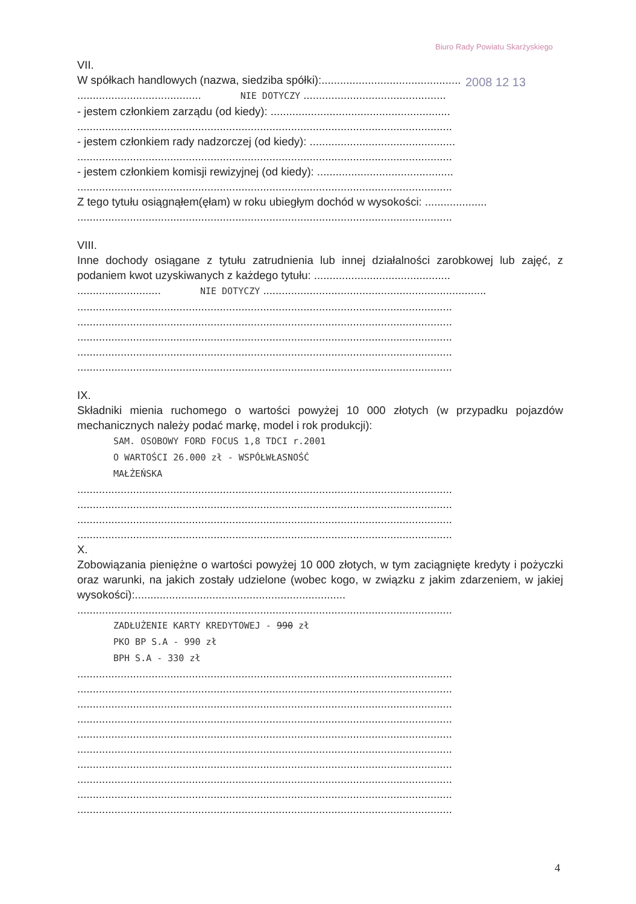Biuro Rady Powiatu Skarżyskiego
2008 12 13
VII.
W spółkach handlowych (nazwa, siedziba spółki):.............................................
........................................ NIE DOTYCZY ..............................................
- jestem członkiem zarządu (od kiedy): ..........................................................
.........................................................................................................................
- jestem członkiem rady nadzorczej (od kiedy): ...............................................
.........................................................................................................................
- jestem członkiem komisji rewizyjnej (od kiedy): ............................................
.........................................................................................................................
Z tego tytułu osiągnąłem(ęłam) w roku ubiegłym dochód w wysokości: ....................
.........................................................................................................................
VIII.
Inne dochody osiągane z tytułu zatrudnienia lub innej działalności zarobkowej lub zajęć, z podaniem kwot uzyskiwanych z każdego tytułu: ............................................
........................... NIE DOTYCZY ........................................................................
.........................................................................................................................
.........................................................................................................................
.........................................................................................................................
.........................................................................................................................
.........................................................................................................................
IX.
Składniki mienia ruchomego o wartości powyżej 10 000 złotych (w przypadku pojazdów mechanicznych należy podać markę, model i rok produkcji):
SAM. OSOBOWY FORD FOCUS 1,8 TDCI r.2001
O WARTOŚCI 26.000 zł - WSPÓŁWŁASNOŚĆ
MAŁŻEŃSKA
.........................................................................................................................
.........................................................................................................................
.........................................................................................................................
.........................................................................................................................
X.
Zobowiązania pieniężne o wartości powyżej 10 000 złotych, w tym zaciągnięte kredyty i pożyczki oraz warunki, na jakich zostały udzielone (wobec kogo, w związku z jakim zdarzeniem, w jakiej wysokości):....................................................................
.........................................................................................................................
ZADŁUŻENIE KARTY KREDYTOWEJ - 990 zł
PKO BP S.A - 990 zł
BPH S.A - 330 zł
.........................................................................................................................
.........................................................................................................................
.........................................................................................................................
.........................................................................................................................
.........................................................................................................................
.........................................................................................................................
.........................................................................................................................
.........................................................................................................................
.........................................................................................................................
.........................................................................................................................
4